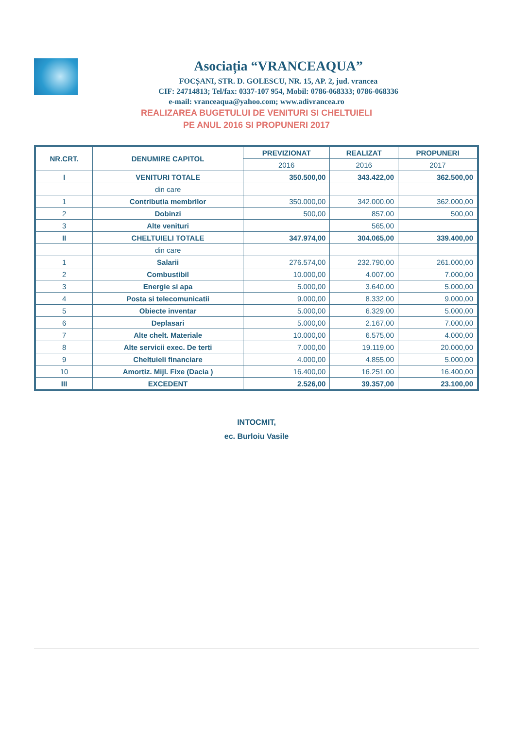Asociația “VRANCEAQUA”
FOCȘANI, STR. D. GOLESCU, NR. 15, AP. 2, jud. vrancea
CIF: 24714813; Tel/fax: 0337-107 954, Mobil: 0786-068333; 0786-068336
e-mail: vranceaqua@yahoo.com; www.adivrancea.ro
REALIZAREA BUGETULUI DE VENITURI SI CHELTUIELI
PE ANUL 2016 SI PROPUNERI 2017
| NR.CRT. | DENUMIRE CAPITOL | PREVIZIONAT | REALIZAT | PROPUNERI |
| --- | --- | --- | --- | --- |
| | | 2016 | 2016 | 2017 |
| I | VENITURI TOTALE | 350.500,00 | 343.422,00 | 362.500,00 |
| | din care | | | |
| 1 | Contributia membrilor | 350.000,00 | 342.000,00 | 362.000,00 |
| 2 | Dobinzi | 500,00 | 857,00 | 500,00 |
| 3 | Alte venituri | | 565,00 | |
| II | CHELTUIELI TOTALE | 347.974,00 | 304.065,00 | 339.400,00 |
| | din care | | | |
| 1 | Salarii | 276.574,00 | 232.790,00 | 261.000,00 |
| 2 | Combustibil | 10.000,00 | 4.007,00 | 7.000,00 |
| 3 | Energie si apa | 5.000,00 | 3.640,00 | 5.000,00 |
| 4 | Posta si telecomunicatii | 9.000,00 | 8.332,00 | 9.000,00 |
| 5 | Obiecte inventar | 5.000,00 | 6.329,00 | 5.000,00 |
| 6 | Deplasari | 5.000,00 | 2.167,00 | 7.000,00 |
| 7 | Alte chelt. Materiale | 10.000,00 | 6.575,00 | 4.000,00 |
| 8 | Alte servicii exec. De terti | 7.000,00 | 19.119,00 | 20.000,00 |
| 9 | Cheltuieli financiare | 4.000,00 | 4.855,00 | 5.000,00 |
| 10 | Amortiz. Mijl. Fixe (Dacia ) | 16.400,00 | 16.251,00 | 16.400,00 |
| III | EXCEDENT | 2.526,00 | 39.357,00 | 23.100,00 |
INTOCMIT,
ec. Burloiu Vasile